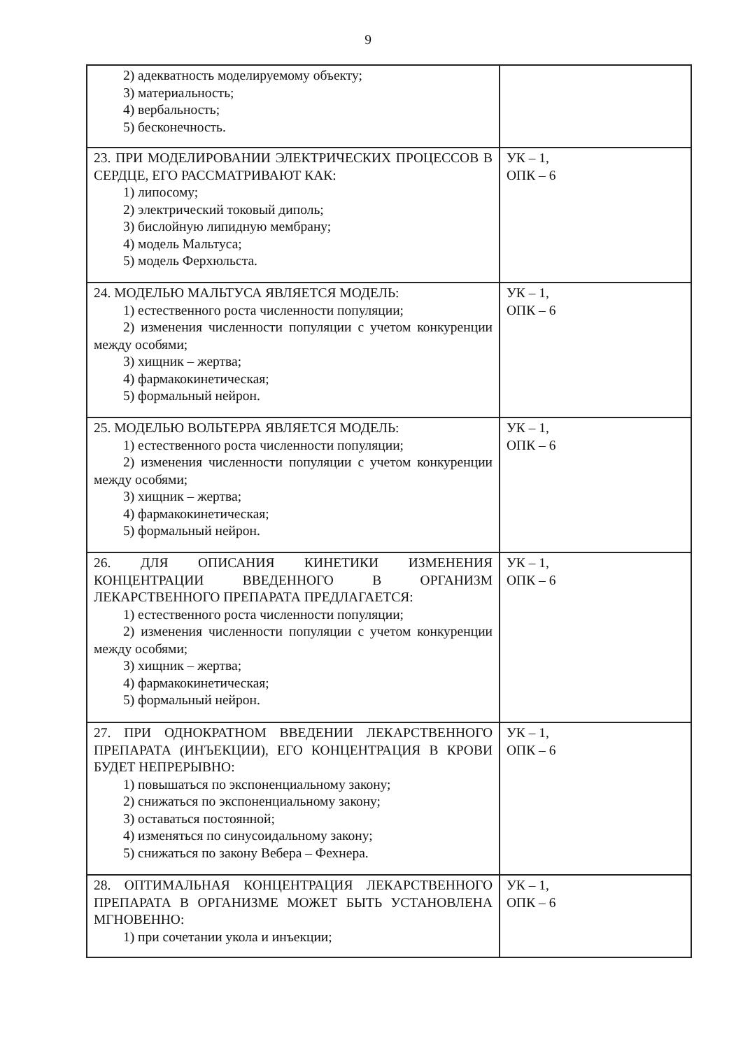9
| 2) адекватность моделируемому объекту; 3) материальность; 4) вербальность; 5) бесконечность. | |
| 23. ПРИ МОДЕЛИРОВАНИИ ЭЛЕКТРИЧЕСКИХ ПРОЦЕССОВ В СЕРДЦЕ, ЕГО РАССМАТРИВАЮТ КАК: 1) липосому; 2) электрический токовый диполь; 3) бислойную липидную мембрану; 4) модель Мальтуса; 5) модель Ферхюльста. | УК – 1, ОПК – 6 |
| 24. МОДЕЛЬЮ МАЛЬТУСА ЯВЛЯЕТСЯ МОДЕЛЬ: 1) естественного роста численности популяции; 2) изменения численности популяции с учетом конкуренции между особями; 3) хищник – жертва; 4) фармакокинетическая; 5) формальный нейрон. | УК – 1, ОПК – 6 |
| 25. МОДЕЛЬЮ ВОЛЬТЕРРА ЯВЛЯЕТСЯ МОДЕЛЬ: 1) естественного роста численности популяции; 2) изменения численности популяции с учетом конкуренции между особями; 3) хищник – жертва; 4) фармакокинетическая; 5) формальный нейрон. | УК – 1, ОПК – 6 |
| 26. ДЛЯ ОПИСАНИЯ КИНЕТИКИ ИЗМЕНЕНИЯ КОНЦЕНТРАЦИИ ВВЕДЕННОГО В ОРГАНИЗМ ЛЕКАРСТВЕННОГО ПРЕПАРАТА ПРЕДЛАГАЕТСЯ: 1) естественного роста численности популяции; 2) изменения численности популяции с учетом конкуренции между особями; 3) хищник – жертва; 4) фармакокинетическая; 5) формальный нейрон. | УК – 1, ОПК – 6 |
| 27. ПРИ ОДНОКРАТНОМ ВВЕДЕНИИ ЛЕКАРСТВЕННОГО ПРЕПАРАТА (ИНЪЕКЦИИ), ЕГО КОНЦЕНТРАЦИЯ В КРОВИ БУДЕТ НЕПРЕРЫВНО: 1) повышаться по экспоненциальному закону; 2) снижаться по экспоненциальному закону; 3) оставаться постоянной; 4) изменяться по синусоидальному закону; 5) снижаться по закону Вебера – Фехнера. | УК – 1, ОПК – 6 |
| 28. ОПТИМАЛЬНАЯ КОНЦЕНТРАЦИЯ ЛЕКАРСТВЕННОГО ПРЕПАРАТА В ОРГАНИЗМЕ МОЖЕТ БЫТЬ УСТАНОВЛЕНА МГНОВЕННО: 1) при сочетании укола и инъекции; | УК – 1, ОПК – 6 |